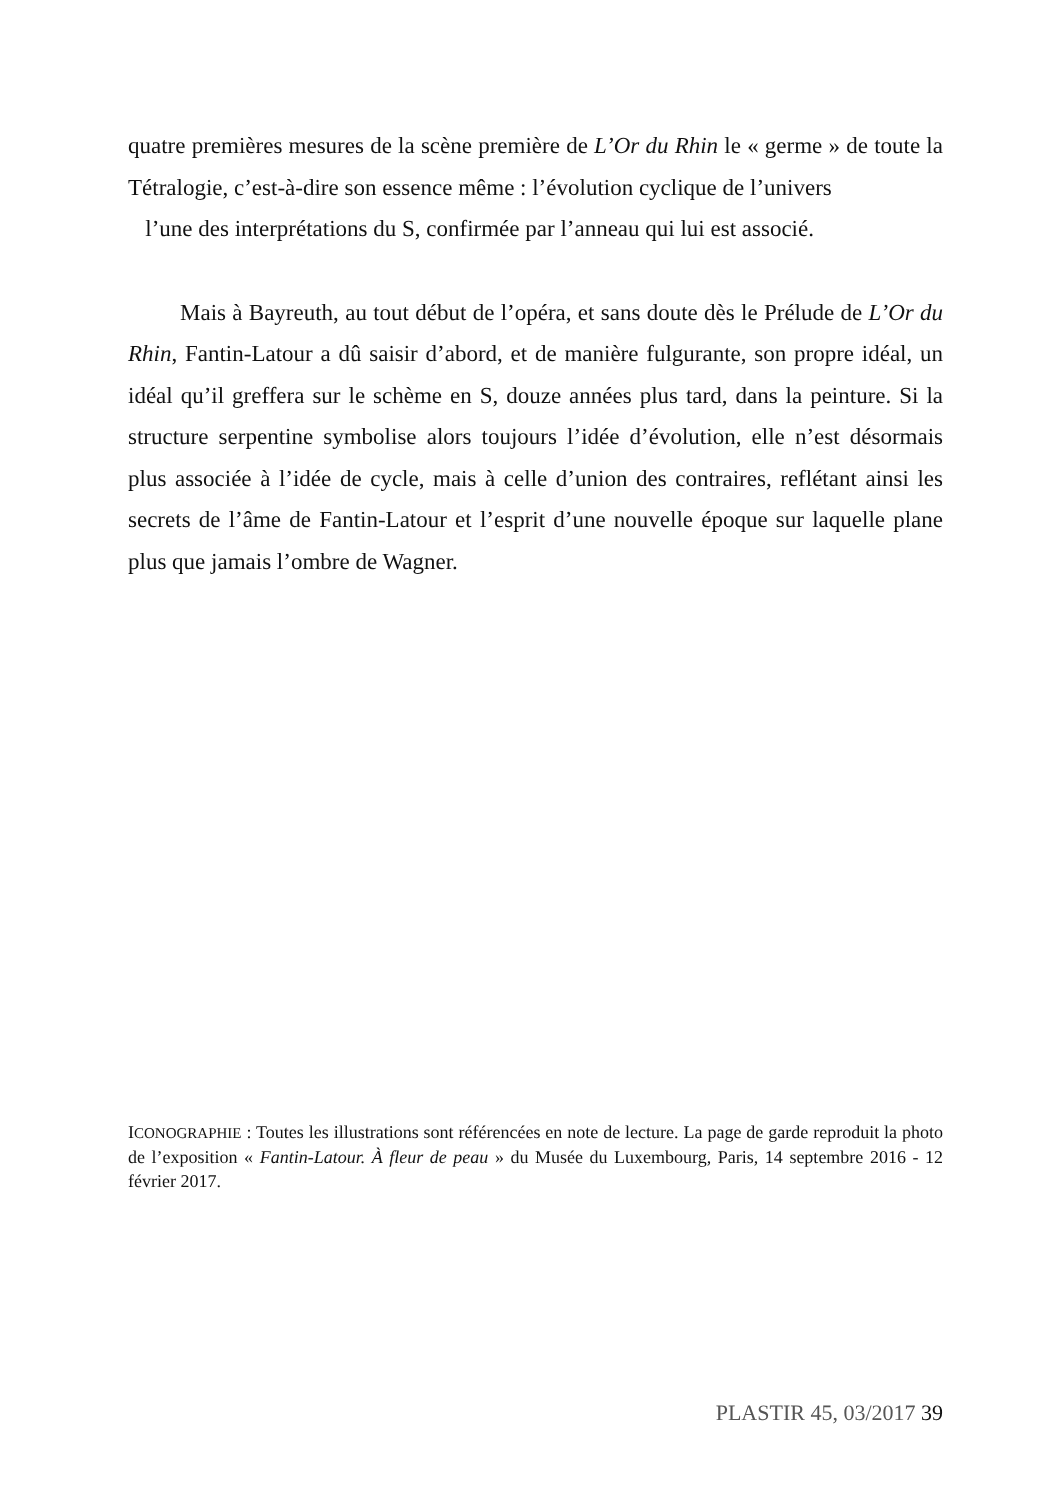quatre premières mesures de la scène première de L’Or du Rhin le « germe » de toute la Tétralogie, c’est-à-dire son essence même : l’évolution cyclique de l’univers
l’une des interprétations du S, confirmée par l’anneau qui lui est associé.
Mais à Bayreuth, au tout début de l’opéra, et sans doute dès le Prélude de L’Or du Rhin, Fantin-Latour a dû saisir d’abord, et de manière fulgurante, son propre idéal, un idéal qu’il greffera sur le schème en S, douze années plus tard, dans la peinture. Si la structure serpentine symbolise alors toujours l’idée d’évolution, elle n’est désormais plus associée à l’idée de cycle, mais à celle d’union des contraires, reflétant ainsi les secrets de l’âme de Fantin-Latour et l’esprit d’une nouvelle époque sur laquelle plane plus que jamais l’ombre de Wagner.
ICONOGRAPHIE : Toutes les illustrations sont référencées en note de lecture. La page de garde reproduit la photo de l’exposition « Fantin-Latour. À fleur de peau » du Musée du Luxembourg, Paris, 14 septembre 2016 - 12 février 2017.
PLASTIR 45, 03/2017 39